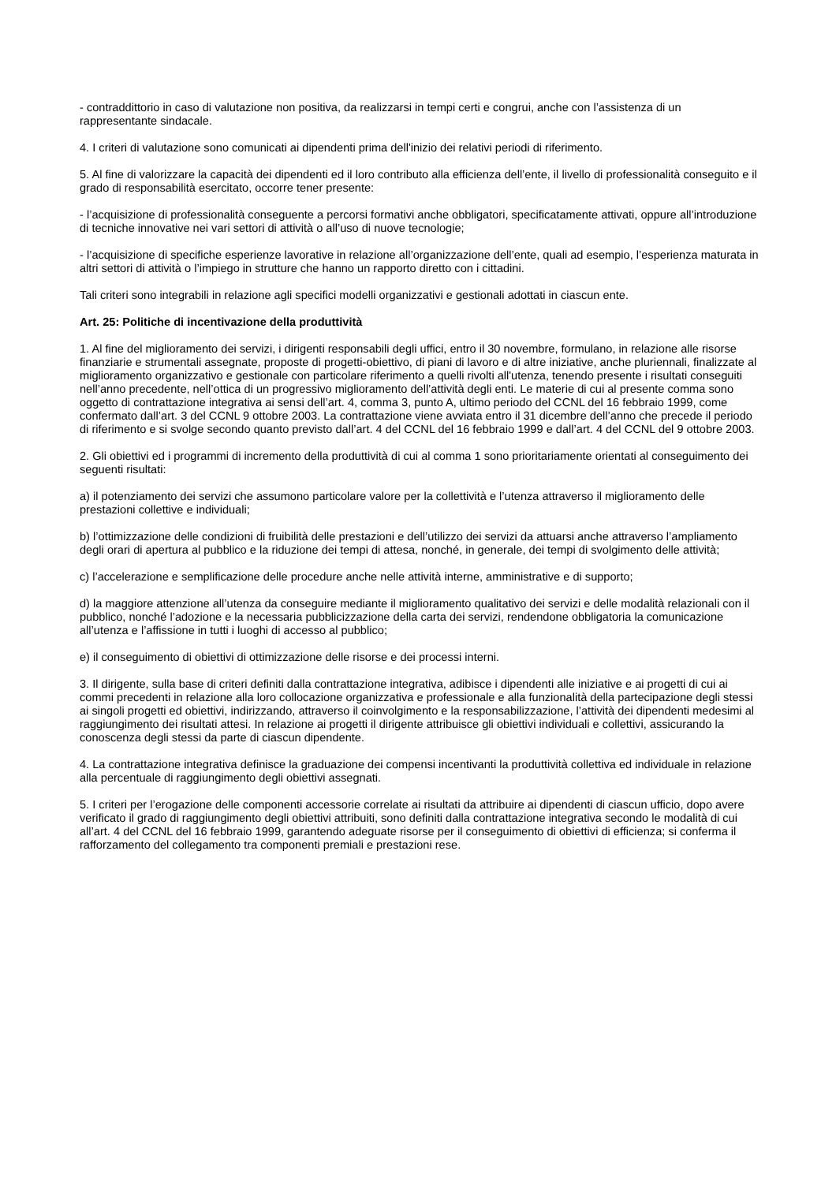- contraddittorio in caso di valutazione non positiva, da realizzarsi in tempi certi e congrui, anche con l’assistenza di un rappresentante sindacale.
4. I criteri di valutazione sono comunicati ai dipendenti prima dell'inizio dei relativi periodi di riferimento.
5. Al fine di valorizzare la capacità dei dipendenti ed il loro contributo alla efficienza dell’ente, il livello di professionalità conseguito e il grado di responsabilità esercitato, occorre tener presente:
- l’acquisizione di professionalità conseguente a percorsi formativi anche obbligatori, specificatamente attivati, oppure all’introduzione di tecniche innovative nei vari settori di attività o all’uso di nuove tecnologie;
- l’acquisizione di specifiche esperienze lavorative in relazione all’organizzazione dell’ente, quali ad esempio, l’esperienza maturata in altri settori di attività o l’impiego in strutture che hanno un rapporto diretto con i cittadini.
Tali criteri sono integrabili in relazione agli specifici modelli organizzativi e gestionali adottati in ciascun ente.
Art. 25: Politiche di incentivazione della produttività
1. Al fine del miglioramento dei servizi, i dirigenti responsabili degli uffici, entro il 30 novembre, formulano, in relazione alle risorse finanziarie e strumentali assegnate, proposte di progetti-obiettivo, di piani di lavoro e di altre iniziative, anche pluriennali, finalizzate al miglioramento organizzativo e gestionale con particolare riferimento a quelli rivolti all'utenza, tenendo presente i risultati conseguiti nell’anno precedente, nell’ottica di un progressivo miglioramento dell’attività degli enti. Le materie di cui al presente comma sono oggetto di contrattazione integrativa ai sensi dell’art. 4, comma 3, punto A, ultimo periodo del CCNL del 16 febbraio 1999, come confermato dall’art. 3 del CCNL 9 ottobre 2003. La contrattazione viene avviata entro il 31 dicembre dell’anno che precede il periodo di riferimento e si svolge secondo quanto previsto dall’art. 4 del CCNL del 16 febbraio 1999 e dall’art. 4 del CCNL del 9 ottobre 2003.
2. Gli obiettivi ed i programmi di incremento della produttività di cui al comma 1 sono prioritariamente orientati al conseguimento dei seguenti risultati:
a) il potenziamento dei servizi che assumono particolare valore per la collettività e l’utenza attraverso il miglioramento delle prestazioni collettive e individuali;
b) l’ottimizzazione delle condizioni di fruibilità delle prestazioni e dell’utilizzo dei servizi da attuarsi anche attraverso l’ampliamento degli orari di apertura al pubblico e la riduzione dei tempi di attesa, nonché, in generale, dei tempi di svolgimento delle attività;
c) l’accelerazione e semplificazione delle procedure anche nelle attività interne, amministrative e di supporto;
d) la maggiore attenzione all’utenza da conseguire mediante il miglioramento qualitativo dei servizi e delle modalità relazionali con il pubblico, nonché l’adozione e la necessaria pubblicizzazione della carta dei servizi, rendendone obbligatoria la comunicazione all’utenza e l’affissione in tutti i luoghi di accesso al pubblico;
e) il conseguimento di obiettivi di ottimizzazione delle risorse e dei processi interni.
3. Il dirigente, sulla base di criteri definiti dalla contrattazione integrativa, adibisce i dipendenti alle iniziative e ai progetti di cui ai commi precedenti in relazione alla loro collocazione organizzativa e professionale e alla funzionalità della partecipazione degli stessi ai singoli progetti ed obiettivi, indirizzando, attraverso il coinvolgimento e la responsabilizzazione, l’attività dei dipendenti medesimi al raggiungimento dei risultati attesi. In relazione ai progetti il dirigente attribuisce gli obiettivi individuali e collettivi, assicurando la conoscenza degli stessi da parte di ciascun dipendente.
4. La contrattazione integrativa definisce la graduazione dei compensi incentivanti la produttività collettiva ed individuale in relazione alla percentuale di raggiungimento degli obiettivi assegnati.
5. I criteri per l’erogazione delle componenti accessorie correlate ai risultati da attribuire ai dipendenti di ciascun ufficio, dopo avere verificato il grado di raggiungimento degli obiettivi attribuiti, sono definiti dalla contrattazione integrativa secondo le modalità di cui all’art. 4 del CCNL del 16 febbraio 1999, garantendo adeguate risorse per il conseguimento di obiettivi di efficienza; si conferma il rafforzamento del collegamento tra componenti premiali e prestazioni rese.